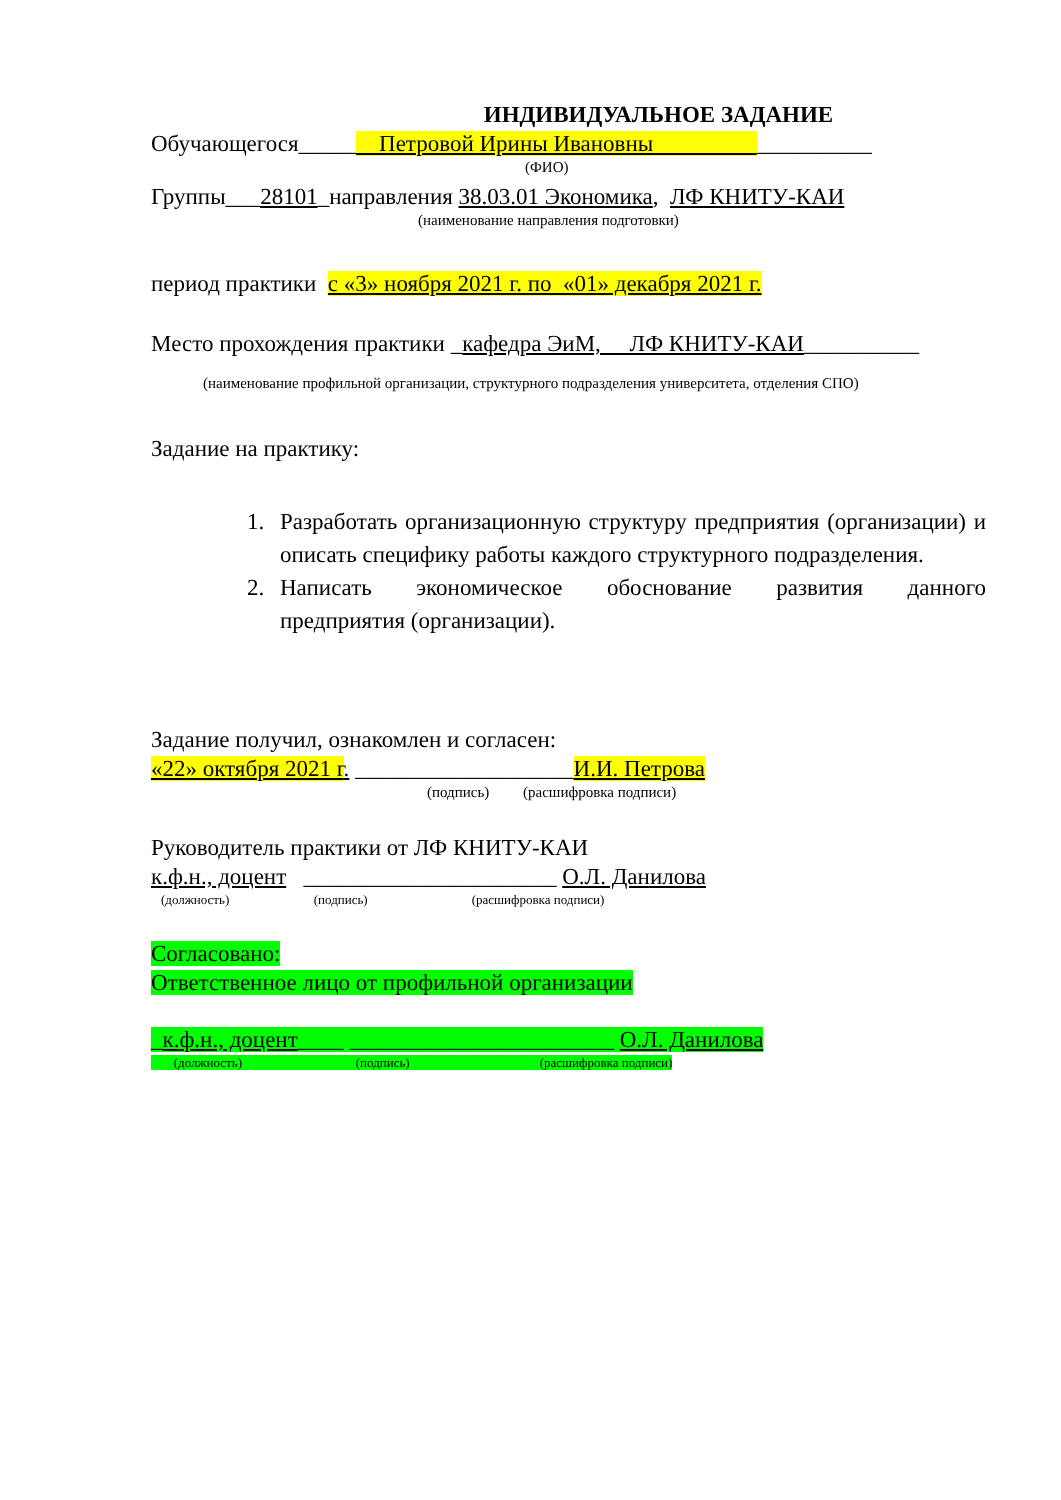ИНДИВИДУАЛЬНОЕ ЗАДАНИЕ
Обучающегося_____ Петровой Ирины Ивановны __________
(ФИО)
Группы___28101_направления 38.03.01 Экономика, ЛФ КНИТУ-КАИ
(наименование направления подготовки)
период практики с «3» ноября 2021 г. по «01» декабря 2021 г.
Место прохождения практики _кафедра ЭиМ, ЛФ КНИТУ-КАИ__________
(наименование профильной организации, структурного подразделения университета, отделения СПО)
Задание на практику:
1. Разработать организационную структуру предприятия (организации) и описать специфику работы каждого структурного подразделения.
2. Написать экономическое обоснование развития данного предприятия (организации).
Задание получил, ознакомлен и согласен:
«22» октября 2021 г. ___________________И.И. Петрова
(подпись) (расшифровка подписи)
Руководитель практики от ЛФ КНИТУ-КАИ
к.ф.н., доцент ______________________ О.Л. Данилова
(должность) (подпись) (расшифровка подписи)
Согласовано:
Ответственное лицо от профильной организации
_к.ф.н., доцент____ _______________________ О.Л. Данилова
(должность) (подпись) (расшифровка подписи)